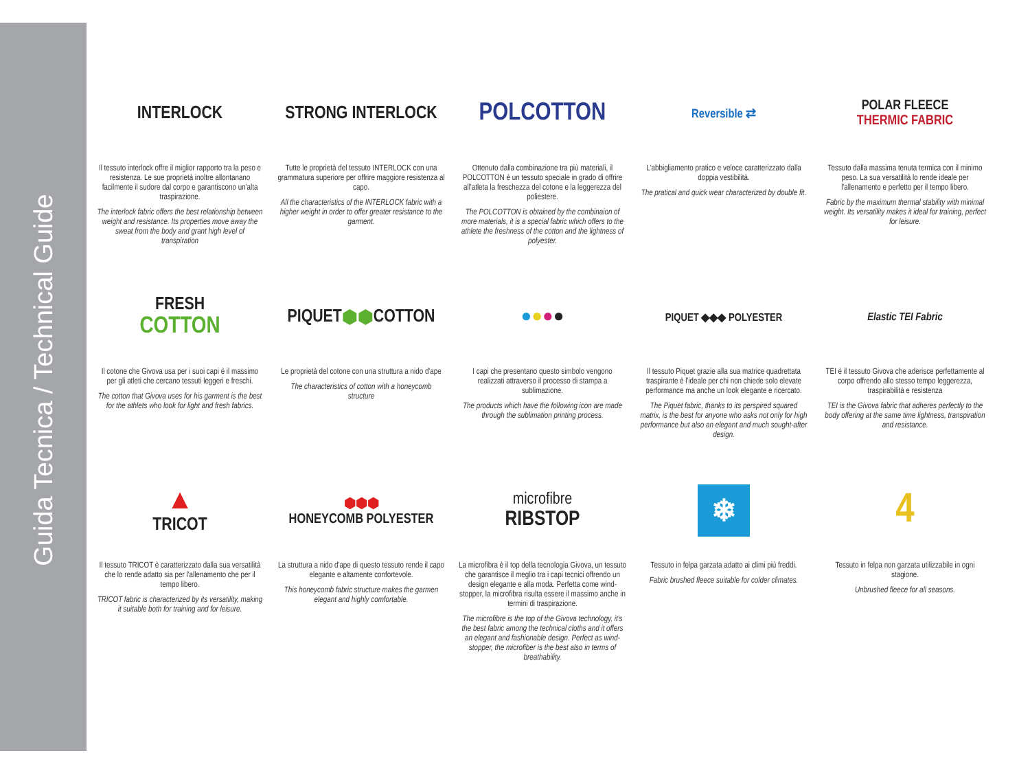Guida Tecnica / Technical Guide
INTERLOCK
Il tessuto interlock offre il miglior rapporto tra la peso e resistenza. Le sue proprietà inoltre allontanano facilmente il sudore dal corpo e garantiscono un'alta traspirazione.
The interlock fabric offers the best relationship between weight and resistance. Its properties move away the sweat from the body and grant high level of transpiration
STRONG INTERLOCK
Tutte le proprietà del tessuto INTERLOCK con una grammatura superiore per offrire maggiore resistenza al capo.
All the characteristics of the INTERLOCK fabric with a higher weight in order to offer greater resistance to the garment.
POLCOTTON
Ottenuto dalla combinazione tra più materiali, il POLCOTTON è un tessuto speciale in grado di offrire all'atleta la freschezza del cotone e la leggerezza del poliestere.
The POLCOTTON is obtained by the combinaion of more materials, it is a special fabric which offers to the athlete the freshness of the cotton and the lightness of polyester.
Reversible ⇄
L'abbigliamento pratico e veloce caratterizzato dalla doppia vestibilità.
The pratical and quick wear characterized by double fit.
POLAR FLEECE
THERMIC FABRIC
Tessuto dalla massima tenuta termica con il minimo peso. La sua versatilità lo rende ideale per l'allenamento e perfetto per il tempo libero.
Fabric by the maximum thermal stability with minimal weight. Its versatility makes it ideal for training, perfect for leisure.
FRESH
COTTON
Il cotone che Givova usa per i suoi capi è il massimo per gli atleti che cercano tessuti leggeri e freschi.
The cotton that Givova uses for his garment is the best for the athlets who look for light and fresh fabrics.
PIQUET ⬢⬢ COTTON
Le proprietà del cotone con una struttura a nido d'ape
The characteristics of cotton with a honeycomb structure
● ● ● ●
I capi che presentano questo simbolo vengono realizzati attraverso il processo di stampa a sublimazione.
The products which have the following icon are made through the sublimation printing process.
PIQUET ◆◆◆ POLYESTER
Il tessuto Piquet grazie alla sua matrice quadrettata traspirante è l'ideale per chi non chiede solo elevate performance ma anche un look elegante e ricercato.
The Piquet fabric, thanks to its perspired squared matrix, is the best for anyone who asks not only for high performance but also an elegant and much sought-after design.
Elastic TEI Fabric
TEI è il tessuto Givova che aderisce perfettamente al corpo offrendo allo stesso tempo leggerezza, traspirabilità e resistenza
TEI is the Givova fabric that adheres perfectly to the body offering at the same time lightness, transpiration and resistance.
▲
TRICOT
Il tessuto TRICOT è caratterizzato dalla sua versatilità che lo rende adatto sia per l'allenamento che per il tempo libero.
TRICOT fabric is characterized by its versatility, making it suitable both for training and for leisure.
⬢⬢⬢
HONEYCOMB POLYESTER
La struttura a nido d'ape di questo tessuto rende il capo elegante e altamente confortevole.
This honeycomb fabric structure makes the garmen elegant and highly comfortable.
microfibre
RIBSTOP
La microfibra è il top della tecnologia Givova, un tessuto che garantisce il meglio tra i capi tecnici offrendo un design elegante e alla moda. Perfetta come wind-stopper, la microfibra risulta essere il massimo anche in termini di traspirazione.
The microfibre is the top of the Givova technology, it's the best fabric among the technical cloths and it offers an elegant and fashionable design. Perfect as wind-stopper, the microfiber is the best also in terms of breathability.
❄
Tessuto in felpa garzata adatto ai climi più freddi.
Fabric brushed fleece suitable for colder climates.
4
Tessuto in felpa non garzata utilizzabile in ogni stagione.
Unbrushed fleece for all seasons.